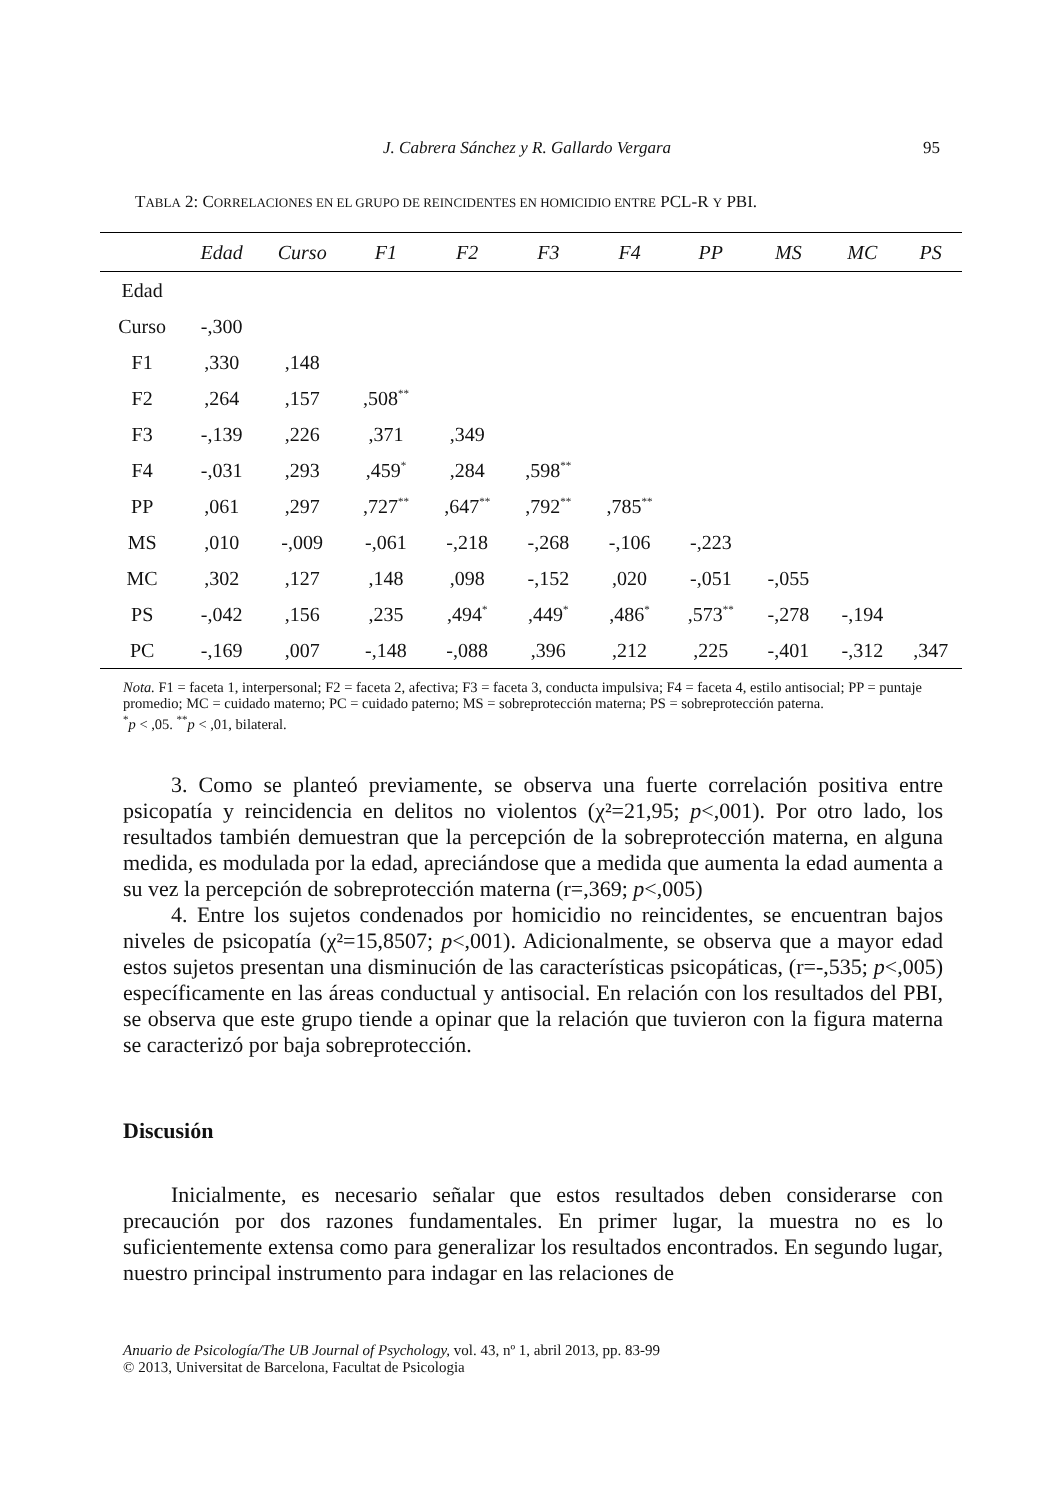J. Cabrera Sánchez y R. Gallardo Vergara 95
TABLA 2: CORRELACIONES EN EL GRUPO DE REINCIDENTES EN HOMICIDIO ENTRE PCL-R Y PBI.
| | Edad | Curso | F1 | F2 | F3 | F4 | PP | MS | MC | PS |
| --- | --- | --- | --- | --- | --- | --- | --- | --- | --- | --- |
| Edad | | | | | | | | | | |
| Curso | -,300 | | | | | | | | | |
| F1 | ,330 | ,148 | | | | | | | | |
| F2 | ,264 | ,157 | ,508<sup>**</sup> | | | | | | | |
| F3 | -,139 | ,226 | ,371 | ,349 | | | | | | |
| F4 | -,031 | ,293 | ,459<sup>*</sup> | ,284 | ,598<sup>**</sup> | | | | | |
| PP | ,061 | ,297 | ,727<sup>**</sup> | ,647<sup>**</sup> | ,792<sup>**</sup> | ,785<sup>**</sup> | | | | |
| MS | ,010 | -,009 | -,061 | -,218 | -,268 | -,106 | -,223 | | | |
| MC | ,302 | ,127 | ,148 | ,098 | -,152 | ,020 | -,051 | -,055 | | |
| PS | -,042 | ,156 | ,235 | ,494<sup>*</sup> | ,449<sup>*</sup> | ,486<sup>*</sup> | ,573<sup>**</sup> | -,278 | -,194 | |
| PC | -,169 | ,007 | -,148 | -,088 | ,396 | ,212 | ,225 | -,401 | -,312 | ,347 |
Nota. F1 = faceta 1, interpersonal; F2 = faceta 2, afectiva; F3 = faceta 3, conducta impulsiva; F4 = faceta 4, estilo antisocial; PP = puntaje promedio; MC = cuidado materno; PC = cuidado paterno; MS = sobreprotección materna; PS = sobreprotección paterna.
<sup>*</sup> p < ,05. <sup>**</sup>p < ,01, bilateral.
3. Como se planteó previamente, se observa una fuerte correlación positiva entre psicopatía y reincidencia en delitos no violentos (χ²=21,95; p<,001). Por otro lado, los resultados también demuestran que la percepción de la sobreprotección materna, en alguna medida, es modulada por la edad, apreciándose que a medida que aumenta la edad aumenta a su vez la percepción de sobreprotección materna (r=,369; p<,005)
4. Entre los sujetos condenados por homicidio no reincidentes, se encuentran bajos niveles de psicopatía (χ²=15,8507; p<,001). Adicionalmente, se observa que a mayor edad estos sujetos presentan una disminución de las características psicopáticas, (r=-,535; p<,005) específicamente en las áreas conductual y antisocial. En relación con los resultados del PBI, se observa que este grupo tiende a opinar que la relación que tuvieron con la figura materna se caracterizó por baja sobreprotección.
Discusión
Inicialmente, es necesario señalar que estos resultados deben considerarse con precaución por dos razones fundamentales. En primer lugar, la muestra no es lo suficientemente extensa como para generalizar los resultados encontrados. En segundo lugar, nuestro principal instrumento para indagar en las relaciones de
Anuario de Psicología/The UB Journal of Psychology, vol. 43, nº 1, abril 2013, pp. 83-99
© 2013, Universitat de Barcelona, Facultat de Psicologia